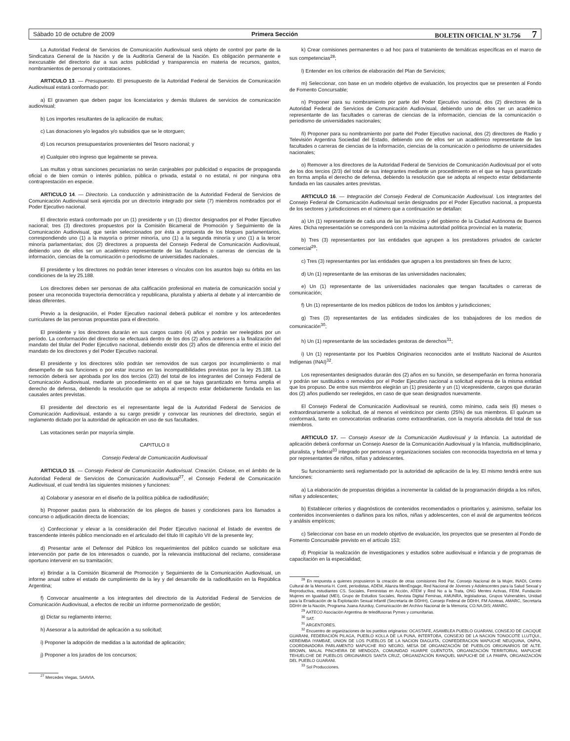Sábado 10 de octubre de 2009 Primera Sección BOLETIN OFICIAL Nº 31.756 7
La Autoridad Federal de Servicios de Comunicación Audiovisual será objeto de control por parte de la Sindicatura General de la Nación y de la Auditoría General de la Nación. Es obligación permanente e inexcusable del directorio dar a sus actos publicidad y transparencia en materia de recursos, gastos, nombramientos de personal y contrataciones.
ARTICULO 13. — Presupuesto. El presupuesto de la Autoridad Federal de Servicios de Comunicación Audiovisual estará conformado por:
a) El gravamen que deben pagar los licenciatarios y demás titulares de servicios de comunicación audiovisual;
b) Los importes resultantes de la aplicación de multas;
c) Las donaciones y/o legados y/o subsidios que se le otorguen;
d) Los recursos presupuestarios provenientes del Tesoro nacional; y
e) Cualquier otro ingreso que legalmente se prevea.
Las multas y otras sanciones pecuniarias no serán canjeables por publicidad o espacios de propaganda oficial o de bien común o interés público, pública o privada, estatal o no estatal, ni por ninguna otra contraprestación en especie.
ARTICULO 14. — Directorio. La conducción y administración de la Autoridad Federal de Servicios de Comunicación Audiovisual será ejercida por un directorio integrado por siete (7) miembros nombrados por el Poder Ejecutivo nacional.
El directorio estará conformado por un (1) presidente y un (1) director designados por el Poder Ejecutivo nacional; tres (3) directores propuestos por la Comisión Bicameral de Promoción y Seguimiento de la Comunicación Audiovisual, que serán seleccionados por ésta a propuesta de los bloques parlamentarios, correspondiendo uno (1) a la mayoría o primer minoría, uno (1) a la segunda minoría y uno (1) a la tercer minoría parlamentarias; dos (2) directores a propuesta del Consejo Federal de Comunicación Audiovisual, debiendo uno de ellos ser un académico representante de las facultades o carreras de ciencias de la información, ciencias de la comunicación o periodismo de universidades nacionales.
El presidente y los directores no podrán tener intereses o vínculos con los asuntos bajo su órbita en las condiciones de la ley 25.188.
Los directores deben ser personas de alta calificación profesional en materia de comunicación social y poseer una reconocida trayectoria democrática y republicana, pluralista y abierta al debate y al intercambio de ideas diferentes.
Previo a la designación, el Poder Ejecutivo nacional deberá publicar el nombre y los antecedentes curriculares de las personas propuestas para el directorio.
El presidente y los directores durarán en sus cargos cuatro (4) años y podrán ser reelegidos por un período. La conformación del directorio se efectuará dentro de los dos (2) años anteriores a la finalización del mandato del titular del Poder Ejecutivo nacional, debiendo existir dos (2) años de diferencia entre el inicio del mandato de los directores y del Poder Ejecutivo nacional.
El presidente y los directores sólo podrán ser removidos de sus cargos por incumplimiento o mal desempeño de sus funciones o por estar incurso en las incompatibilidades previstas por la ley 25.188. La remoción deberá ser aprobada por los dos tercios (2/3) del total de los integrantes del Consejo Federal de Comunicación Audiovisual, mediante un procedimiento en el que se haya garantizado en forma amplia el derecho de defensa, debiendo la resolución que se adopta al respecto estar debidamente fundada en las causales antes previstas.
El presidente del directorio es el representante legal de la Autoridad Federal de Servicios de Comunicación Audiovisual, estando a su cargo presidir y convocar las reuniones del directorio, según el reglamento dictado por la autoridad de aplicación en uso de sus facultades.
Las votaciones serán por mayoría simple.
CAPITULO II
Consejo Federal de Comunicación Audiovisual
ARTICULO 15. — Consejo Federal de Comunicación Audiovisual. Creación. Créase, en el ámbito de la Autoridad Federal de Servicios de Comunicación Audiovisual<sup>27</sup>, el Consejo Federal de Comunicación Audiovisual, el cual tendrá las siguientes misiones y funciones:
a) Colaborar y asesorar en el diseño de la política pública de radiodifusión;
b) Proponer pautas para la elaboración de los pliegos de bases y condiciones para los llamados a concurso o adjudicación directa de licencias;
c) Confeccionar y elevar a la consideración del Poder Ejecutivo nacional el listado de eventos de trascendente interés público mencionado en el articulado del título III capítulo VII de la presente ley;
d) Presentar ante el Defensor del Público los requerimientos del público cuando se solicitare esa intervención por parte de los interesados o cuando, por la relevancia institucional del reclamo, considerase oportuno intervenir en su tramitación;
e) Brindar a la Comisión Bicameral de Promoción y Seguimiento de la Comunicación Audiovisual, un informe anual sobre el estado de cumplimiento de la ley y del desarrollo de la radiodifusión en la República Argentina;
f) Convocar anualmente a los integrantes del directorio de la Autoridad Federal de Servicios de Comunicación Audiovisual, a efectos de recibir un informe pormenorizado de gestión;
g) Dictar su reglamento interno;
h) Asesorar a la autoridad de aplicación a su solicitud;
i) Proponer la adopción de medidas a la autoridad de aplicación;
j) Proponer a los jurados de los concursos;
<sup>27</sup> Mercedes Viegas, SAAVIA.
k) Crear comisiones permanentes o ad hoc para el tratamiento de temáticas específicas en el marco de sus competencias<sup>28</sup>;
l) Entender en los criterios de elaboración del Plan de Servicios;
m) Seleccionar, con base en un modelo objetivo de evaluación, los proyectos que se presenten al Fondo de Fomento Concursable;
n) Proponer para su nombramiento por parte del Poder Ejecutivo nacional, dos (2) directores de la Autoridad Federal de Servicios de Comunicación Audiovisual, debiendo uno de ellos ser un académico representante de las facultades o carreras de ciencias de la información, ciencias de la comunicación o periodismo de universidades nacionales;
ñ) Proponer para su nombramiento por parte del Poder Ejecutivo nacional, dos (2) directores de Radio y Televisión Argentina Sociedad del Estado, debiendo uno de ellos ser un académico representante de las facultades o carreras de ciencias de la información, ciencias de la comunicación o periodismo de universidades nacionales;
o) Remover a los directores de la Autoridad Federal de Servicios de Comunicación Audiovisual por el voto de los dos tercios (2/3) del total de sus integrantes mediante un procedimiento en el que se haya garantizado en forma amplia el derecho de defensa, debiendo la resolución que se adopta al respecto estar debidamente fundada en las causales antes previstas.
ARTICULO 16. — Integración del Consejo Federal de Comunicación Audiovisual. Los integrantes del Consejo Federal de Comunicación Audiovisual serán designados por el Poder Ejecutivo nacional, a propuesta de los sectores y jurisdicciones en el número que a continuación se detallan:
a) Un (1) representante de cada una de las provincias y del gobierno de la Ciudad Autónoma de Buenos Aires. Dicha representación se corresponderá con la máxima autoridad política provincial en la materia;
b) Tres (3) representantes por las entidades que agrupen a los prestadores privados de carácter comercial<sup>29</sup>;
c) Tres (3) representantes por las entidades que agrupen a los prestadores sin fines de lucro;
d) Un (1) representante de las emisoras de las universidades nacionales;
e) Un (1) representante de las universidades nacionales que tengan facultades o carreras de comunicación;
f) Un (1) representante de los medios públicos de todos los ámbitos y jurisdicciones;
g) Tres (3) representantes de las entidades sindicales de los trabajadores de los medios de comunicación<sup>30</sup>;
h) Un (1) representante de las sociedades gestoras de derechos<sup>31</sup>;
i) Un (1) representante por los Pueblos Originarios reconocidos ante el Instituto Nacional de Asuntos Indígenas (INAI)<sup>32</sup>.
Los representantes designados durarán dos (2) años en su función, se desempeñarán en forma honoraria y podrán ser sustituidos o removidos por el Poder Ejecutivo nacional a solicitud expresa de la misma entidad que los propuso. De entre sus miembros elegirán un (1) presidente y un (1) vicepresidente, cargos que durarán dos (2) años pudiendo ser reelegidos, en caso de que sean designados nuevamente.
El Consejo Federal de Comunicación Audiovisual se reunirá, como mínimo, cada seis (6) meses o extraordinariamente a solicitud, de al menos el veinticinco por ciento (25%) de sus miembros. El quórum se conformará, tanto en convocatorias ordinarias como extraordinarias, con la mayoría absoluta del total de sus miembros.
ARTICULO 17. — Consejo Asesor de la Comunicación Audiovisual y la Infancia. La autoridad de aplicación deberá conformar un Consejo Asesor de la Comunicación Audiovisual y la Infancia, multidisciplinario, pluralista, y federal<sup>33</sup> integrado por personas y organizaciones sociales con reconocida trayectoria en el tema y por representantes de niños, niñas y adolescentes.
Su funcionamiento será reglamentado por la autoridad de aplicación de la ley. El mismo tendrá entre sus funciones:
a) La elaboración de propuestas dirigidas a incrementar la calidad de la programación dirigida a los niños, niñas y adolescentes;
b) Establecer criterios y diagnósticos de contenidos recomendados o prioritarios y, asimismo, señalar los contenidos inconvenientes o dañinos para los niños, niñas y adolescentes, con el aval de argumentos teóricos y análisis empíricos;
c) Seleccionar con base en un modelo objetivo de evaluación, los proyectos que se presenten al Fondo de Fomento Concursable previsto en el artículo 153;
d) Propiciar la realización de investigaciones y estudios sobre audiovisual e infancia y de programas de capacitación en la especialidad;
<sup>28</sup> En respuesta a quienes propusieron la creación de otras comisiones Red Par, Consejo Nacional de la Mujer, INADI, Centro Cultural de la Memoria H. Conti, periodistas, ADEM, Alianza MenEngage, Red Nacional de Jóvenes y Adolescentes para la Salud Sexual y Reproductiva, estudiantes CS. Sociales, Feministas en Acción, ATEM y Red No a la Trata, ONG Mentes Activas, FEIM, Fundación Mujeres en Igualdad (MEI), Grupo de Estudios Sociales, Revista Digital Feminas, AMUNRA, legisladoras, Grupos Vulnerables, Unidad para la Erradicación de la Explotación Sexual Infantil (Secretaría de DDHH), Consejo Federal de DDHH, FM Azoteas, AMARC, Secretaría DDHH de la Nación, Programa Juana Azurduy, Comunicación del Archivo Nacional de la Memoria; CO.NA.DIS; AMARC.
<sup>29</sup> AATECO Asociación Argentina de teledifusoras Pymes y comunitarias.
<sup>30</sup> SAT.
<sup>31</sup> ARGENTORES.
<sup>32</sup> Encuentro de organizaciones de los pueblos originarios: OCASTAFE, ASAMBLEA PUEBLO GUARANI, CONSEJO DE CACIQUE GUARANI, FEDERACIÓN PILAGA, PUEBLO KOLLA DE LA PUNA, INTERTOBA, CONSEJO DE LA NACION TONOCOTE LLUTQUI., KEREIMBA IYAMBAE, UNION DE LOS PUEBLOS DE LA NACION DIAGUITA, CONFEDERACION MAPUCHE NEUQUINA, ONPIA, COORDINADORA PARLAMENTO MAPUCHE RIO NEGRO, MESA DE ORGANIZACIÓN DE PUEBLOS ORIGINARIOS DE ALTE. BROWN, MALAL PINCHEIRA DE MENDOZA, COMUNIDAD HUARPE GUENTOTA, ORGANIZACIÓN TERRITORIAL MAPUCHE TEHUELCHE DE PUEBLOS ORIGINARIOS SANTA CRUZ, ORGANIZACIÓN RANQUEL MAPUCHE DE LA PAMPA, ORGANIZACIÓN DEL PUEBLO GUARANI.
<sup>33</sup> Sol Producciones.